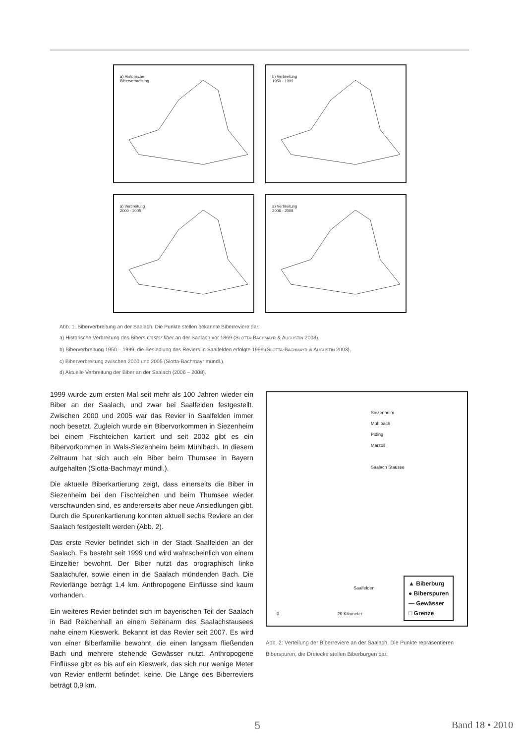a) Historische
Biberverbreitung
b) Verbreitung
1950 - 1999
a) Verbreitung
2000 - 2005
a) Verbreitung
2006 - 2008
Abb. 1: Biberverbreitung an der Saalach. Die Punkte stellen bekannte Biberreviere dar.
a) Historische Verbreitung des Bibers Castor fiber an der Saalach vor 1869 (SLOTTA-BACHMAYR & AUGUSTIN 2003).
b) Biberverbreitung 1950 – 1999, die Besiedlung des Reviers in Saalfelden erfolgte 1999 (SLOTTA-BACHMAYR & AUGUSTIN 2003).
c) Biberverbreitung zwischen 2000 und 2005 (Slotta-Bachmayr mündl.).
d) Aktuelle Verbreitung der Biber an der Saalach (2006 – 2008).
1999 wurde zum ersten Mal seit mehr als 100 Jahren wieder ein Biber an der Saalach, und zwar bei Saalfelden festgestellt. Zwischen 2000 und 2005 war das Revier in Saalfelden immer noch besetzt. Zugleich wurde ein Bibervorkommen in Siezenheim bei einem Fischteichen kartiert und seit 2002 gibt es ein Bibervorkommen in Wals-Siezenheim beim Mühlbach. In diesem Zeitraum hat sich auch ein Biber beim Thumsee in Bayern aufgehalten (Slotta-Bachmayr mündl.).
Die aktuelle Biberkartierung zeigt, dass einerseits die Biber in Siezenheim bei den Fischteichen und beim Thumsee wieder verschwunden sind, es andererseits aber neue Ansiedlungen gibt. Durch die Spurenkartierung konnten aktuell sechs Reviere an der Saalach festgestellt werden (Abb. 2).
Das erste Revier befindet sich in der Stadt Saalfelden an der Saalach. Es besteht seit 1999 und wird wahrscheinlich von einem Einzeltier bewohnt. Der Biber nutzt das orographisch linke Saalachufer, sowie einen in die Saalach mündenden Bach. Die Revierlänge beträgt 1,4 km. Anthropogene Einflüsse sind kaum vorhanden.
Ein weiteres Revier befindet sich im bayerischen Teil der Saalach in Bad Reichenhall an einem Seitenarm des Saalachstausees nahe einem Kieswerk. Bekannt ist das Revier seit 2007. Es wird von einer Biberfamilie bewohnt, die einen langsam fließenden Bach und mehrere stehende Gewässer nutzt. Anthropogene Einflüsse gibt es bis auf ein Kieswerk, das sich nur wenige Meter von Revier entfernt befindet, keine. Die Länge des Biberreviers beträgt 0,9 km.
Siezenheim
Mühlbach
Piding
Marzoll
Saalach Stausee
Saalfelden
0 20 Kilometer
▲ Biberburg
● Biberspuren
— Gewässer
□ Grenze
Abb. 2: Verteilung der Biberreviere an der Saalach. Die Punkte repräsentieren Biberspuren, die Dreiecke stellen Biberburgen dar.
5 Band 18 • 2010